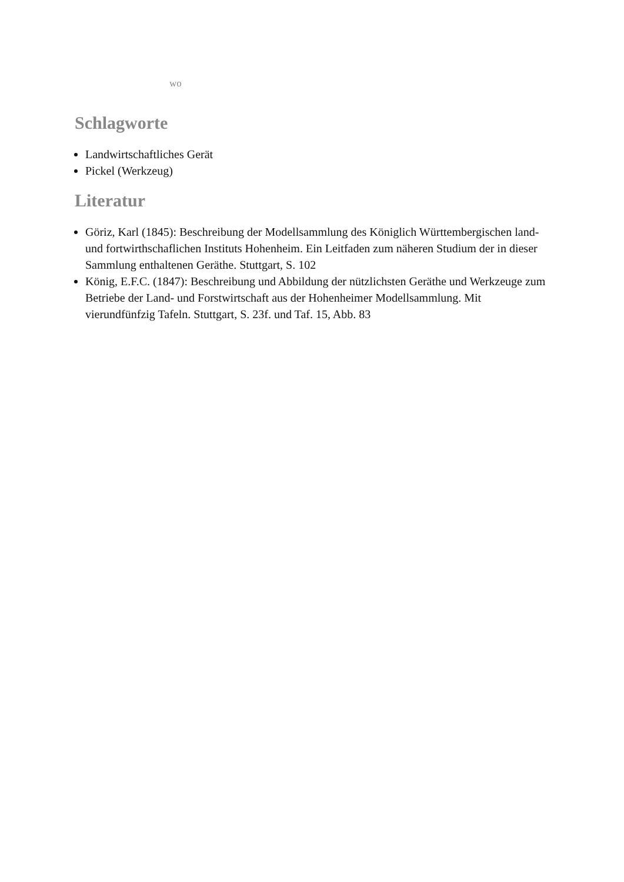wo
Schlagworte
Landwirtschaftliches Gerät
Pickel (Werkzeug)
Literatur
Göriz, Karl (1845): Beschreibung der Modellsammlung des Königlich Württembergischen land- und fortwirthschaflichen Instituts Hohenheim. Ein Leitfaden zum näheren Studium der in dieser Sammlung enthaltenen Geräthe. Stuttgart, S. 102
König, E.F.C. (1847): Beschreibung und Abbildung der nützlichsten Geräthe und Werkzeuge zum Betriebe der Land- und Forstwirtschaft aus der Hohenheimer Modellsammlung. Mit vierundfünfzig Tafeln. Stuttgart, S. 23f. und Taf. 15, Abb. 83